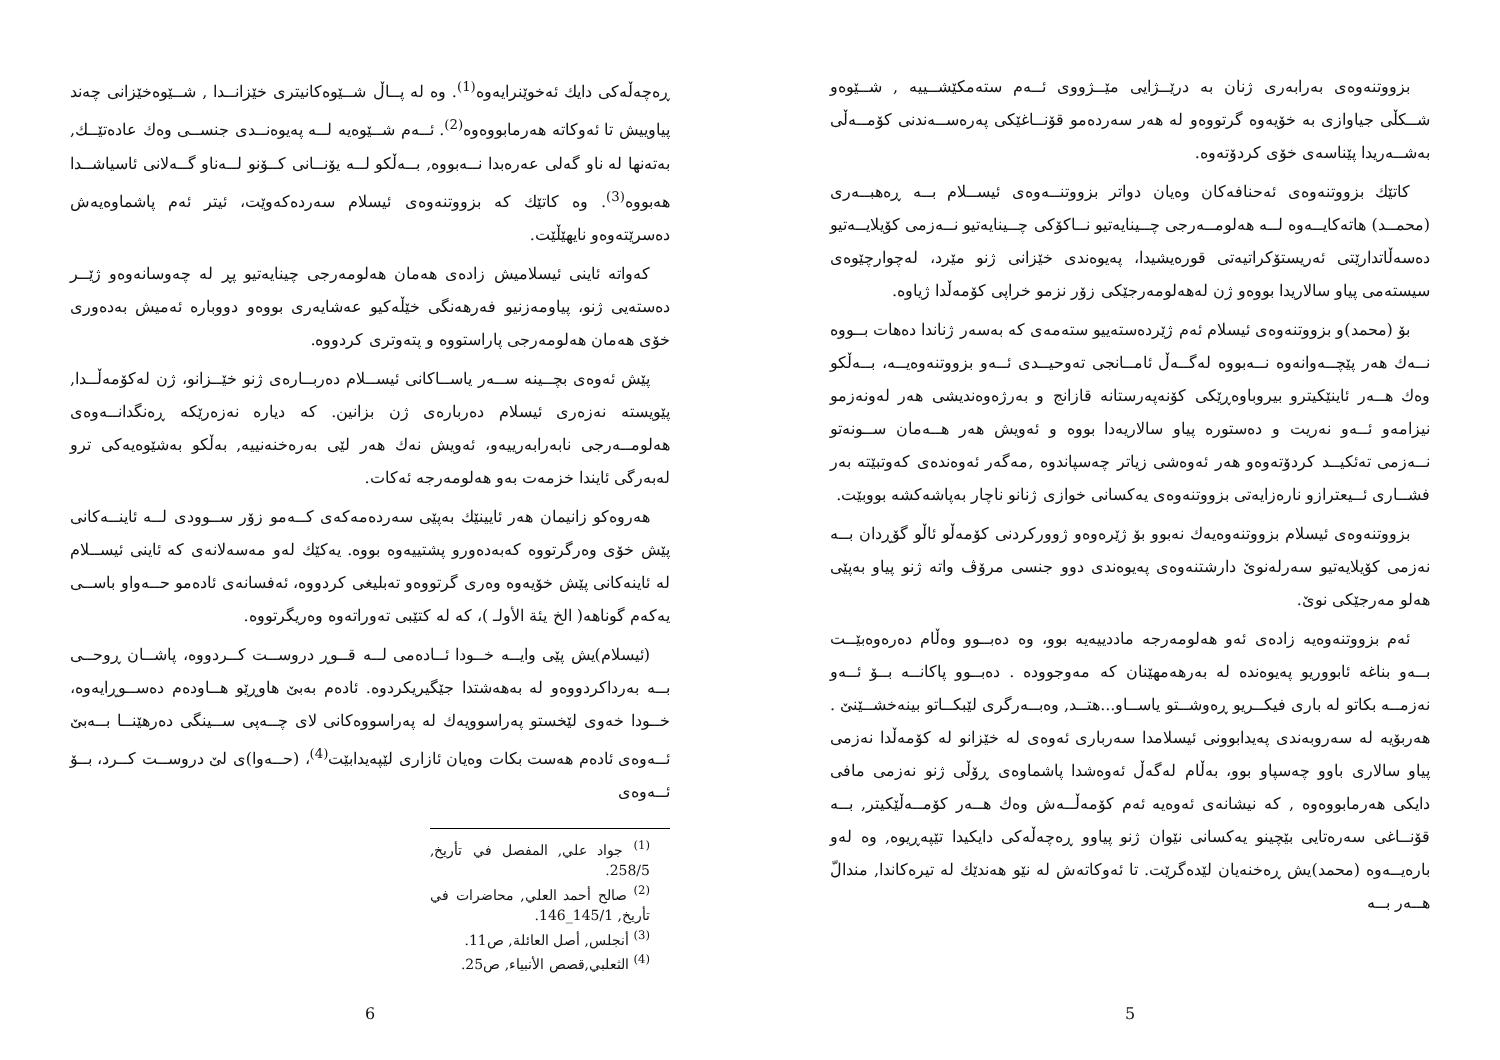بزووتنەوەی بەرابەری ژنان بە درێــژایی مێــژووی ئــەم ستەمکێشــییە , شــێوەو شــکڵی جیاوازی بە خۆیەوە گرتووەو لە هەر سەردەمو قۆنــاغێکی پەرەســەندنی کۆمــەڵی بەشــەریدا پێناسەی خۆی کردۆتەوە.
کاتێك بزووتنەوەی ئەحنافەکان وەیان دواتر بزووتنــەوەی ئیســلام بــە ڕەهبــەری (محمــد) هاتەکایــەوە لــە هەلومــەرجی چــینایەتیو نــاکۆکی چــینایەتیو نــەزمی کۆیلایــەتیو دەسەڵاتدارێتی ئەریستۆکراتیەتی قورەیشیدا، پەیوەندی خێزانی ژنو مێرد، لەچوارچێوەی سیستەمی پیاو سالاریدا بووەو ژن لەهەلومەرجێکی زۆر نزمو خراپی کۆمەڵدا ژیاوە.
بۆ (محمد)و بزووتنەوەی ئیسلام ئەم ژێردەستەییو ستەمەی کە بەسەر ژناندا دەهات بــووە نــەك هەر پێچــەوانەوە نــەبووە لەگــەڵ ئامــانجی تەوحیــدی ئــەو بزووتنەوەیــە، بــەڵکو وەك هــەر ئاینێکیترو بیروباوەڕێکی کۆنەپەرستانە قازانج و بەرژەوەندیشی هەر لەونەزمو نیزامەو ئــەو نەریت و دەستورە پیاو سالاریەدا بووە و ئەویش هەر هــەمان ســونەتو نــەزمی تەئکیــد کردۆتەوەو هەر ئەوەشی زیاتر چەسپاندوە ,مەگەر ئەوەندەی کەوتبێتە بەر فشــاری ئــیعترازو نارەزایەتی بزووتنەوەی یەکسانی خوازی ژنانو ناچار بەپاشەکشە بووبێت.
بزووتنەوەی ئیسلام بزووتنەوەیەك نەبوو بۆ ژێرەوەو ژوورکردنی کۆمەڵو ئاڵو گۆڕدان بــە نەزمی کۆیلایەتیو سەرلەنوێ دارشتنەوەی پەیوەندی دوو جنسی مرۆڤ واتە ژنو پیاو بەپێی هەلو مەرجێکی نوێ.
ئەم بزووتنەوەیە زادەی ئەو هەلومەرجە ماددییەیە بوو، وە دەبــوو وەڵام دەرەوەبێــت بــەو بناغە ئابووریو پەیوەندە لە بەرهەمهێنان کە مەوجوودە . دەبــوو پاکانــە بــۆ ئــەو نەزمــە بکاتو لە باری فیکــریو ڕەوشــتو یاســاو...هتــد, وەبــەرگری لێبکــاتو بینەخشــێنێ . هەربۆیە لە سەروبەندی پەیدابوونی ئیسلامدا سەرباری ئەوەی لە خێزانو لە کۆمەڵدا نەزمی پیاو سالاری باوو چەسپاو بوو، بەڵام لەگەڵ ئەوەشدا پاشماوەی ڕۆڵی ژنو نەزمی مافی دایکی هەرمابووەوە , کە نیشانەی ئەوەیە ئەم کۆمەڵــەش وەك هــەر کۆمــەڵێکیتر, بــە قۆنــاغی سەرەتایی بێچینو یەکسانی نێوان ژنو پیاوو ڕەچەڵەکی دایکیدا تێپەڕیوە, وە لەو بارەیــەوە (محمد)یش ڕەخنەیان لێدەگرێت. تا ئەوکاتەش لە نێو هەندێك لە تیرەکاندا, مندالّ هــەر بــە
5
ڕەچەڵەکی دایك ئەخوێنرایەوە<sup>(1)</sup>. وە لە پــاڵ شــێوەکانیتری خێزانــدا , شــێوەخێزانی چەند پیاوییش تا ئەوکاتە هەرمابووەوە<sup>(2)</sup>. ئــەم شــێوەیە لــە پەیوەنــدی جنســی وەك عادەتێــك, بەتەنها لە ناو گەلی عەرەبدا نــەبووە, بــەڵکو لــە یۆنــانی کــۆنو لــەناو گــەلانی ئاسیاشــدا هەبووە<sup>(3)</sup>. وە کاتێك کە بزووتنەوەی ئیسلام سەردەکەوێت، ئیتر ئەم پاشماوەیەش دەسرێتەوەو نایهێڵێت.
کەواتە ئاینی ئیسلامیش زادەی هەمان هەلومەرجی چینایەتیو پڕ لە چەوسانەوەو ژێــر دەستەیی ژنو، پیاومەزنیو فەرهەنگی خێڵەکیو عەشایەری بووەو دووبارە ئەمیش بەدەوری خۆی هەمان هەلومەرجی پاراستووە و پتەوتری کردووە.
پێش ئەوەی بچــینە ســەر یاســاکانی ئیســلام دەربــارەی ژنو خێــزانو، ژن لەکۆمەڵــدا, پێویستە نەزەری ئیسلام دەربارەی ژن بزانین. کە دیارە نەزەرێکە ڕەنگدانــەوەی هەلومــەرجی نابەرابەرییەو، ئەویش نەك هەر لێی بەرەخنەنییە, بەڵکو بەشێوەیەکی ترو لەبەرگی ئایندا خزمەت بەو هەلومەرجە ئەکات.
هەروەکو زانیمان هەر ئایینێك بەپێی سەردەمەکەی کــەمو زۆر ســوودی لــە ئاینــەکانی پێش خۆی وەرگرتووە کەبەدەورو پشتییەوە بووە. یەکێك لەو مەسەلانەی کە ئاینی ئیســلام لە ئاینەکانی پێش خۆیەوە وەری گرتووەو تەبلیغی کردووە، ئەفسانەی ئادەمو حــەواو باســی یەکەم گوناهە( الخ يئة الأولـ )، کە لە کتێبی تەوراتەوە وەریگرتووە.
(ئیسلام)یش پێی وایــە خــودا ئــادەمی لــە قــوڕ دروســت کــردووە، پاشــان ڕوحــی بــە بەرداکردووەو لە بەهەشتدا جێگیریکردوە. ئادەم بەبێ هاوڕێو هــاودەم دەســوڕایەوە، خــودا خەوی لێخستو پەراسوویەك لە پەراسووەکانی لای چــەپی ســینگی دەرهێنــا بــەبێ ئــەوەی ئادەم هەست بکات وەیان ئازاری لێپەیدابێت<sup>(4)</sup>، (حــەوا)ی لێ دروســت کــرد، بــۆ ئــەوەی
<sup>(1)</sup> جواد علي, المفصل في تأريخ, 258/5.
<sup>(2)</sup> صالح أحمد العلي, محاضرات في تأريخ, 145/1_146.
<sup>(3)</sup> أنجلس, أصل العائلة, ص11.
<sup>(4)</sup> الثعلبي,قصص الأنبياء, ص25.
6